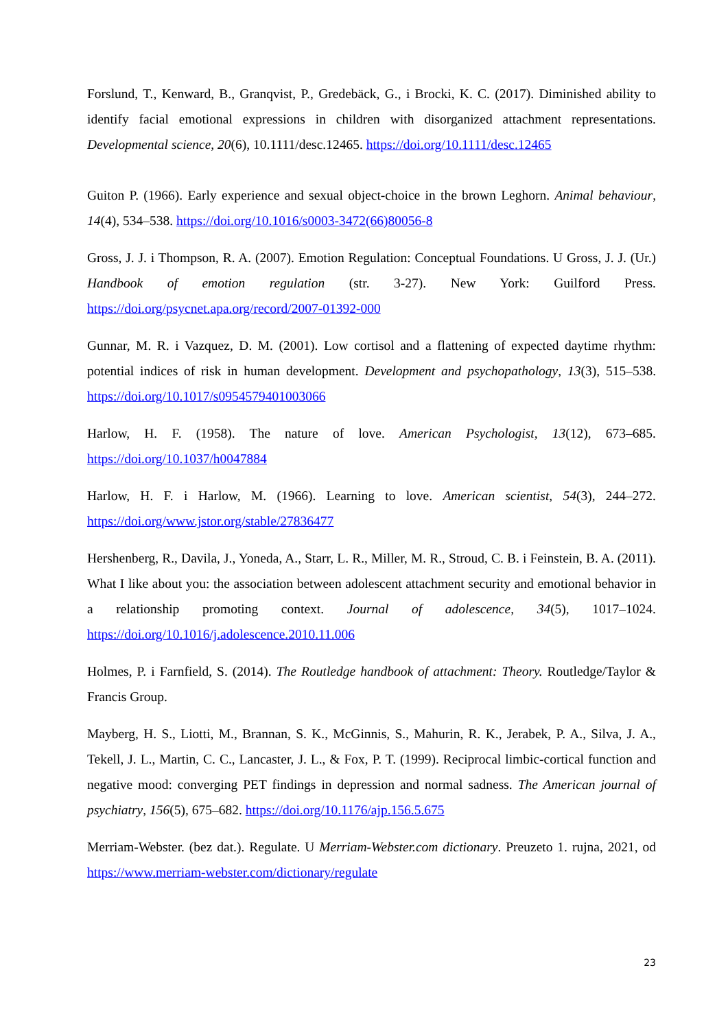Forslund, T., Kenward, B., Granqvist, P., Gredebäck, G., i Brocki, K. C. (2017). Diminished ability to identify facial emotional expressions in children with disorganized attachment representations. Developmental science, 20(6), 10.1111/desc.12465. https://doi.org/10.1111/desc.12465
Guiton P. (1966). Early experience and sexual object-choice in the brown Leghorn. Animal behaviour, 14(4), 534–538. https://doi.org/10.1016/s0003-3472(66)80056-8
Gross, J. J. i Thompson, R. A. (2007). Emotion Regulation: Conceptual Foundations. U Gross, J. J. (Ur.) Handbook of emotion regulation (str. 3-27). New York: Guilford Press. https://doi.org/psycnet.apa.org/record/2007-01392-000
Gunnar, M. R. i Vazquez, D. M. (2001). Low cortisol and a flattening of expected daytime rhythm: potential indices of risk in human development. Development and psychopathology, 13(3), 515–538. https://doi.org/10.1017/s0954579401003066
Harlow, H. F. (1958). The nature of love. American Psychologist, 13(12), 673–685. https://doi.org/10.1037/h0047884
Harlow, H. F. i Harlow, M. (1966). Learning to love. American scientist, 54(3), 244–272. https://doi.org/www.jstor.org/stable/27836477
Hershenberg, R., Davila, J., Yoneda, A., Starr, L. R., Miller, M. R., Stroud, C. B. i Feinstein, B. A. (2011). What I like about you: the association between adolescent attachment security and emotional behavior in a relationship promoting context. Journal of adolescence, 34(5), 1017–1024. https://doi.org/10.1016/j.adolescence.2010.11.006
Holmes, P. i Farnfield, S. (2014). The Routledge handbook of attachment: Theory. Routledge/Taylor & Francis Group.
Mayberg, H. S., Liotti, M., Brannan, S. K., McGinnis, S., Mahurin, R. K., Jerabek, P. A., Silva, J. A., Tekell, J. L., Martin, C. C., Lancaster, J. L., & Fox, P. T. (1999). Reciprocal limbic-cortical function and negative mood: converging PET findings in depression and normal sadness. The American journal of psychiatry, 156(5), 675–682. https://doi.org/10.1176/ajp.156.5.675
Merriam-Webster. (bez dat.). Regulate. U Merriam-Webster.com dictionary. Preuzeto 1. rujna, 2021, od https://www.merriam-webster.com/dictionary/regulate
23